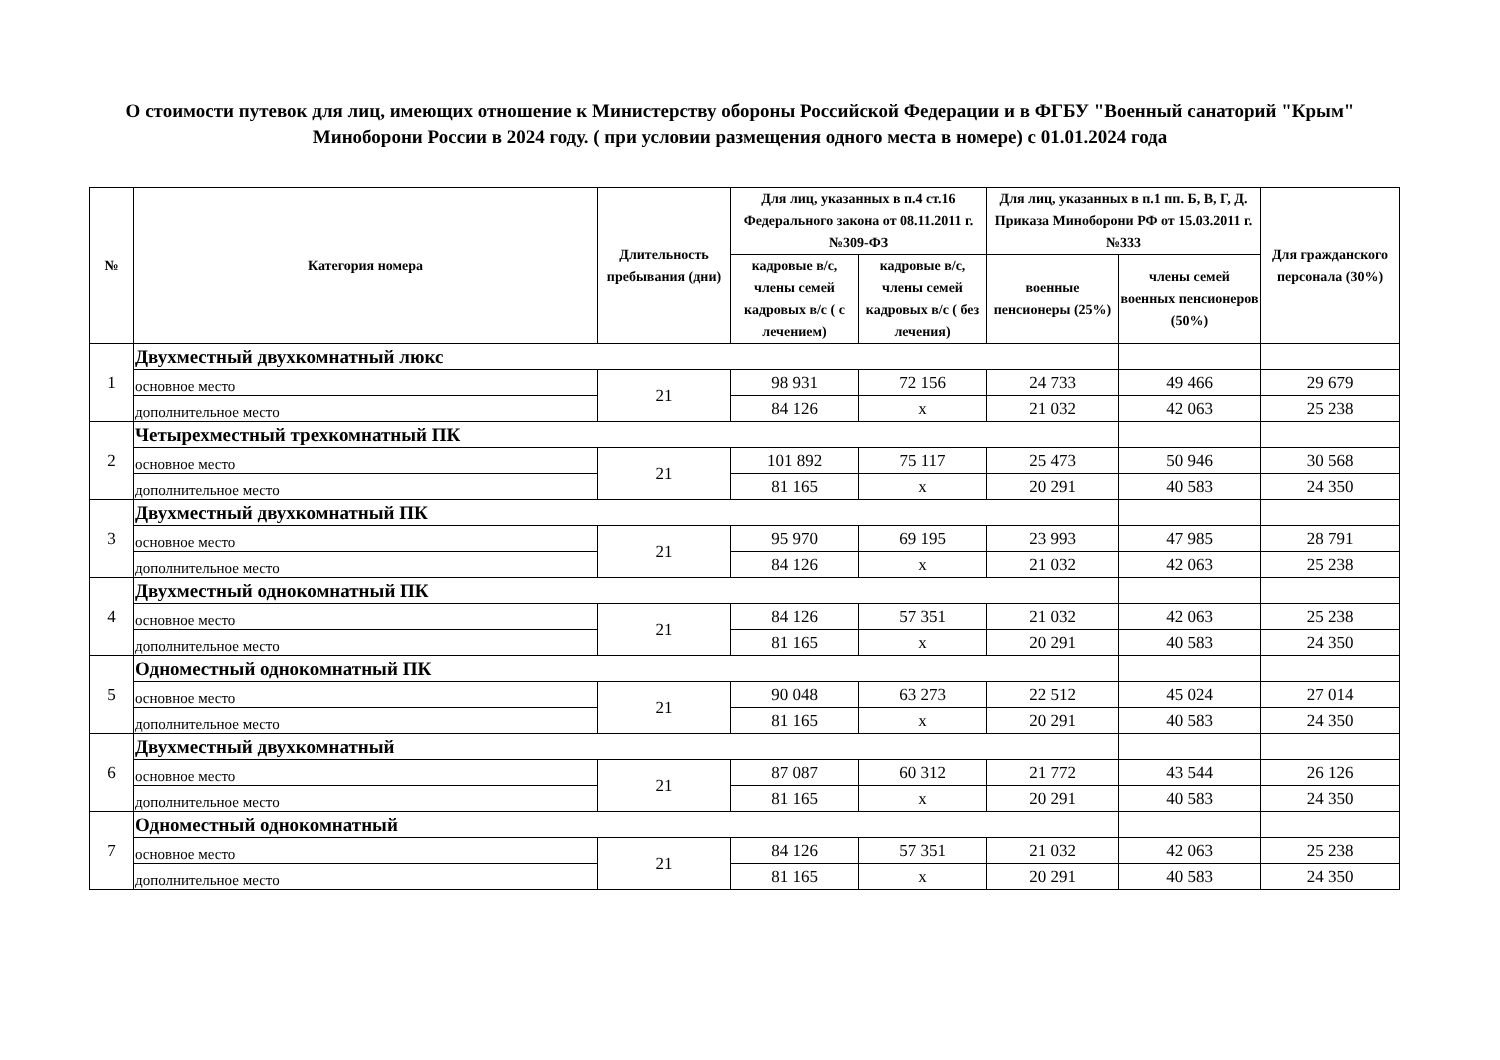О стоимости путевок для лиц, имеющих отношение к Министерству обороны Российской Федерации и в ФГБУ "Военный санаторий "Крым" Миноборони России в 2024 году. ( при условии размещения одного места в номере) с 01.01.2024 года
| № | Категория номера | Длительность пребывания (дни) | Для лиц, указанных в п.4 ст.16 Федерального закона от 08.11.2011 г. №309-ФЗ | | Для лиц, указанных в п.1 пп. Б, В, Г, Д. Приказа Миноборони РФ от 15.03.2011 г. №333 | | Для гражданского персонала (30%) |
| --- | --- | --- | --- | --- | --- | --- | --- |
| | | | кадровые в/с, члены семей кадровых в/с ( с лечением) | кадровые в/с, члены семей кадровых в/с ( без лечения) | военные пенсионеры (25%) | члены семей военных пенсионеров (50%) | |
| 1 | Двухместный двухкомнатный люкс | | | | | | |
| | основное место | 21 | 98 931 | 72 156 | 24 733 | 49 466 | 29 679 |
| | дополнительное место | | 84 126 | x | 21 032 | 42 063 | 25 238 |
| 2 | Четырехместный трехкомнатный ПК | | | | | | |
| | основное место | 21 | 101 892 | 75 117 | 25 473 | 50 946 | 30 568 |
| | дополнительное место | | 81 165 | x | 20 291 | 40 583 | 24 350 |
| 3 | Двухместный двухкомнатный ПК | | | | | | |
| | основное место | 21 | 95 970 | 69 195 | 23 993 | 47 985 | 28 791 |
| | дополнительное место | | 84 126 | x | 21 032 | 42 063 | 25 238 |
| 4 | Двухместный однокомнатный ПК | | | | | | |
| | основное место | 21 | 84 126 | 57 351 | 21 032 | 42 063 | 25 238 |
| | дополнительное место | | 81 165 | x | 20 291 | 40 583 | 24 350 |
| 5 | Одноместный однокомнатный ПК | | | | | | |
| | основное место | 21 | 90 048 | 63 273 | 22 512 | 45 024 | 27 014 |
| | дополнительное место | | 81 165 | x | 20 291 | 40 583 | 24 350 |
| 6 | Двухместный двухкомнатный | | | | | | |
| | основное место | 21 | 87 087 | 60 312 | 21 772 | 43 544 | 26 126 |
| | дополнительное место | | 81 165 | x | 20 291 | 40 583 | 24 350 |
| 7 | Одноместный однокомнатный | | | | | | |
| | основное место | 21 | 84 126 | 57 351 | 21 032 | 42 063 | 25 238 |
| | дополнительное место | | 81 165 | x | 20 291 | 40 583 | 24 350 |